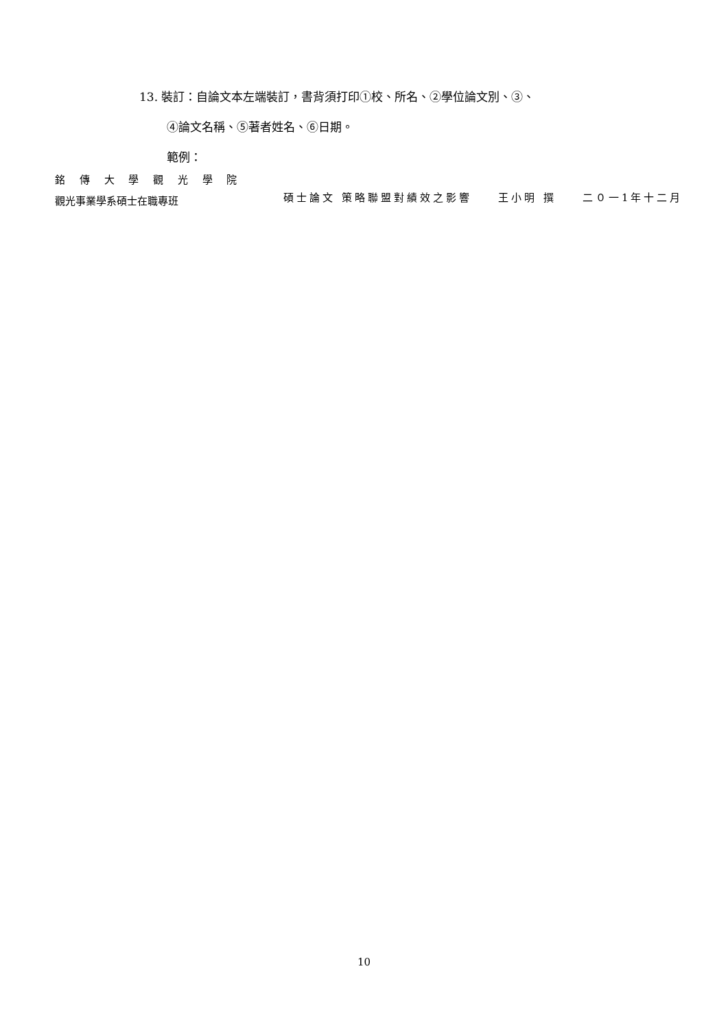13. 裝訂：自論文本左端裝訂，書背須打印①校、所名、②學位論文別、③、
④論文名稱、⑤著者姓名、⑥日期。
範例：
銘 傳 大 學 觀 光 學 院
觀光事業學系碩士在職專班
碩士論文 策略聯盟對績效之影響　　王小明 撰　　二０一1年十二月
10